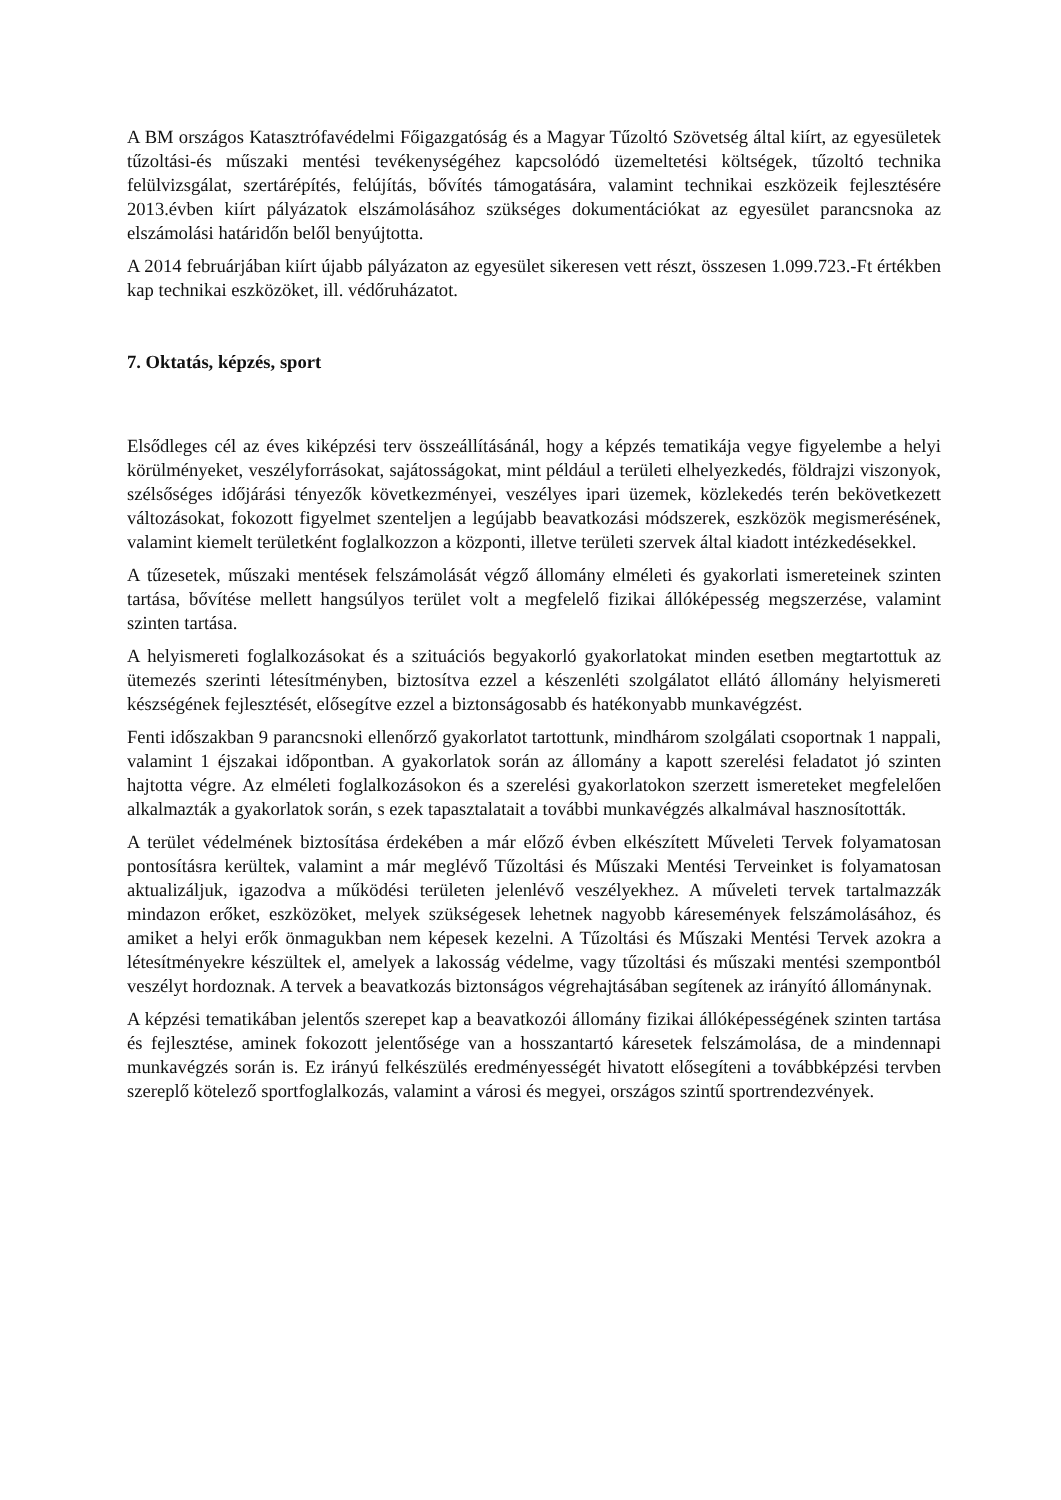A BM országos Katasztrófavédelmi Főigazgatóság és a Magyar Tűzoltó Szövetség által kiírt, az egyesületek tűzoltási-és műszaki mentési tevékenységéhez kapcsolódó üzemeltetési költségek, tűzoltó technika felülvizsgálat, szertárépítés, felújítás, bővítés támogatására, valamint technikai eszközeik fejlesztésére 2013.évben kiírt pályázatok elszámolásához szükséges dokumentációkat az egyesület parancsnoka az elszámolási határidőn belől benyújtotta.
A 2014 februárjában kiírt újabb pályázaton az egyesület sikeresen vett részt, összesen 1.099.723.-Ft értékben kap technikai eszközöket, ill. védőruházatot.
7. Oktatás, képzés, sport
Elsődleges cél az éves kiképzési terv összeállításánál, hogy a képzés tematikája vegye figyelembe a helyi körülményeket, veszélyforrásokat, sajátosságokat, mint például a területi elhelyezkedés, földrajzi viszonyok, szélsőséges időjárási tényezők következményei, veszélyes ipari üzemek, közlekedés terén bekövetkezett változásokat, fokozott figyelmet szenteljen a legújabb beavatkozási módszerek, eszközök megismerésének, valamint kiemelt területként foglalkozzon a központi, illetve területi szervek által kiadott intézkedésekkel.
A tűzesetek, műszaki mentések felszámolását végző állomány elméleti és gyakorlati ismereteinek szinten tartása, bővítése mellett hangsúlyos terület volt a megfelelő fizikai állóképesség megszerzése, valamint szinten tartása.
A helyismereti foglalkozásokat és a szituációs begyakorló gyakorlatokat minden esetben megtartottuk az ütemezés szerinti létesítményben, biztosítva ezzel a készenléti szolgálatot ellátó állomány helyismereti készségének fejlesztését, elősegítve ezzel a biztonságosabb és hatékonyabb munkavégzést.
Fenti időszakban 9 parancsnoki ellenőrző gyakorlatot tartottunk, mindhárom szolgálati csoportnak 1 nappali, valamint 1 éjszakai időpontban. A gyakorlatok során az állomány a kapott szerelési feladatot jó szinten hajtotta végre. Az elméleti foglalkozásokon és a szerelési gyakorlatokon szerzett ismereteket megfelelően alkalmazták a gyakorlatok során, s ezek tapasztalatait a további munkavégzés alkalmával hasznosították.
A terület védelmének biztosítása érdekében a már előző évben elkészített Műveleti Tervek folyamatosan pontosításra kerültek, valamint a már meglévő Tűzoltási és Műszaki Mentési Terveinket is folyamatosan aktualizáljuk, igazodva a működési területen jelenlévő veszélyekhez. A műveleti tervek tartalmazzák mindazon erőket, eszközöket, melyek szükségesek lehetnek nagyobb káresemények felszámolásához, és amiket a helyi erők önmagukban nem képesek kezelni. A Tűzoltási és Műszaki Mentési Tervek azokra a létesítményekre készültek el, amelyek a lakosság védelme, vagy tűzoltási és műszaki mentési szempontból veszélyt hordoznak. A tervek a beavatkozás biztonságos végrehajtásában segítenek az irányító állománynak.
A képzési tematikában jelentős szerepet kap a beavatkozói állomány fizikai állóképességének szinten tartása és fejlesztése, aminek fokozott jelentősége van a hosszantartó káresetek felszámolása, de a mindennapi munkavégzés során is. Ez irányú felkészülés eredményességét hivatott elősegíteni a továbbképzési tervben szereplő kötelező sportfoglalkozás, valamint a városi és megyei, országos szintű sportrendezvények.